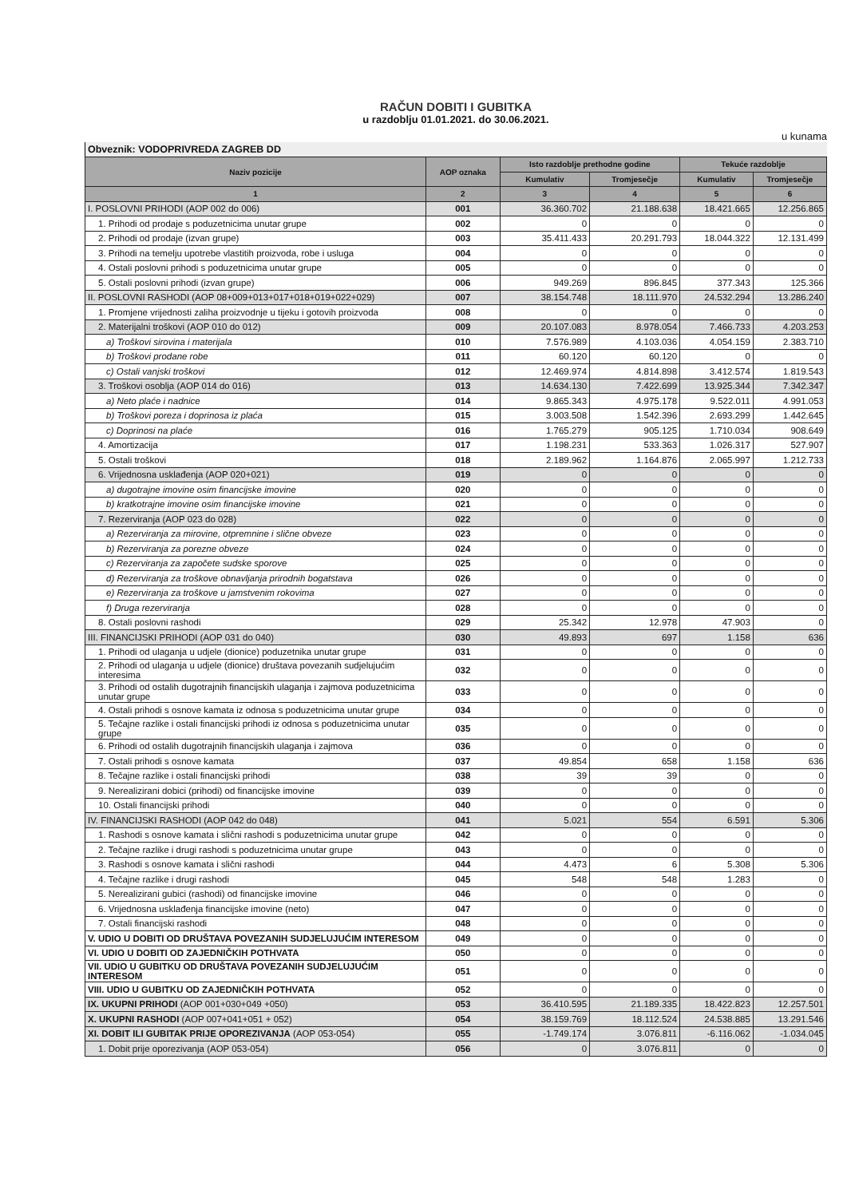RAČUN DOBITI I GUBITKA
u razdoblju 01.01.2021. do 30.06.2021.
u kunama
Obveznik: VODOPRIVREDA ZAGREB DD
| Naziv pozicije | AOP oznaka | Isto razdoblje prethodne godine | | Tekuće razdoblje | |
| --- | --- | --- | --- | --- | --- |
| | | Kumulativ | Tromjesečje | Kumulativ | Tromjesečje |
| 1 | 2 | 3 | 4 | 5 | 6 |
| I. POSLOVNI PRIHODI (AOP 002 do 006) | 001 | 36.360.702 | 21.188.638 | 18.421.665 | 12.256.865 |
| 1. Prihodi od prodaje s poduzetnicima unutar grupe | 002 | 0 | 0 | 0 | 0 |
| 2. Prihodi od prodaje (izvan grupe) | 003 | 35.411.433 | 20.291.793 | 18.044.322 | 12.131.499 |
| 3. Prihodi na temelju upotrebe vlastitih proizvoda, robe i usluga | 004 | 0 | 0 | 0 | 0 |
| 4. Ostali poslovni prihodi s poduzetnicima unutar grupe | 005 | 0 | 0 | 0 | 0 |
| 5. Ostali poslovni prihodi (izvan grupe) | 006 | 949.269 | 896.845 | 377.343 | 125.366 |
| II. POSLOVNI RASHODI (AOP 08+009+013+017+018+019+022+029) | 007 | 38.154.748 | 18.111.970 | 24.532.294 | 13.286.240 |
| 1. Promjene vrijednosti zaliha proizvodnje u tijeku i gotovih proizvoda | 008 | 0 | 0 | 0 | 0 |
| 2. Materijalni troškovi (AOP 010 do 012) | 009 | 20.107.083 | 8.978.054 | 7.466.733 | 4.203.253 |
| a) Troškovi sirovina i materijala | 010 | 7.576.989 | 4.103.036 | 4.054.159 | 2.383.710 |
| b) Troškovi prodane robe | 011 | 60.120 | 60.120 | 0 | 0 |
| c) Ostali vanjski troškovi | 012 | 12.469.974 | 4.814.898 | 3.412.574 | 1.819.543 |
| 3. Troškovi osoblja (AOP 014 do 016) | 013 | 14.634.130 | 7.422.699 | 13.925.344 | 7.342.347 |
| a) Neto plaće i nadnice | 014 | 9.865.343 | 4.975.178 | 9.522.011 | 4.991.053 |
| b) Troškovi poreza i doprinosa iz plaća | 015 | 3.003.508 | 1.542.396 | 2.693.299 | 1.442.645 |
| c) Doprinosi na plaće | 016 | 1.765.279 | 905.125 | 1.710.034 | 908.649 |
| 4. Amortizacija | 017 | 1.198.231 | 533.363 | 1.026.317 | 527.907 |
| 5. Ostali troškovi | 018 | 2.189.962 | 1.164.876 | 2.065.997 | 1.212.733 |
| 6. Vrijednosna usklađenja (AOP 020+021) | 019 | 0 | 0 | 0 | 0 |
| a) dugotrajne imovine osim financijske imovine | 020 | 0 | 0 | 0 | 0 |
| b) kratkotrajne imovine osim financijske imovine | 021 | 0 | 0 | 0 | 0 |
| 7. Rezerviranja (AOP 023 do 028) | 022 | 0 | 0 | 0 | 0 |
| a) Rezerviranja za mirovine, otpremnine i slične obveze | 023 | 0 | 0 | 0 | 0 |
| b) Rezerviranja za porezne obveze | 024 | 0 | 0 | 0 | 0 |
| c) Rezerviranja za započete sudske sporove | 025 | 0 | 0 | 0 | 0 |
| d) Rezerviranja za troškove obnavljanja prirodnih bogatstava | 026 | 0 | 0 | 0 | 0 |
| e) Rezerviranja za troškove u jamstvenim rokovima | 027 | 0 | 0 | 0 | 0 |
| f) Druga rezerviranja | 028 | 0 | 0 | 0 | 0 |
| 8. Ostali poslovni rashodi | 029 | 25.342 | 12.978 | 47.903 | 0 |
| III. FINANCIJSKI PRIHODI (AOP 031 do 040) | 030 | 49.893 | 697 | 1.158 | 636 |
| 1. Prihodi od ulaganja u udjele (dionice) poduzetnika unutar grupe | 031 | 0 | 0 | 0 | 0 |
| 2. Prihodi od ulaganja u udjele (dionice) društava povezanih sudjelujućim interesima | 032 | 0 | 0 | 0 | 0 |
| 3. Prihodi od ostalih dugotrajnih financijskih ulaganja i zajmova poduzetnicima unutar grupe | 033 | 0 | 0 | 0 | 0 |
| 4. Ostali prihodi s osnove kamata iz odnosa s poduzetnicima unutar grupe | 034 | 0 | 0 | 0 | 0 |
| 5. Tečajne razlike i ostali financijski prihodi iz odnosa s poduzetnicima unutar grupe | 035 | 0 | 0 | 0 | 0 |
| 6. Prihodi od ostalih dugotrajnih financijskih ulaganja i zajmova | 036 | 0 | 0 | 0 | 0 |
| 7. Ostali prihodi s osnove kamata | 037 | 49.854 | 658 | 1.158 | 636 |
| 8. Tečajne razlike i ostali financijski prihodi | 038 | 39 | 39 | 0 | 0 |
| 9. Nerealizirani dobici (prihodi) od financijske imovine | 039 | 0 | 0 | 0 | 0 |
| 10. Ostali financijski prihodi | 040 | 0 | 0 | 0 | 0 |
| IV. FINANCIJSKI RASHODI (AOP 042 do 048) | 041 | 5.021 | 554 | 6.591 | 5.306 |
| 1. Rashodi s osnove kamata i slični rashodi s poduzetnicima unutar grupe | 042 | 0 | 0 | 0 | 0 |
| 2. Tečajne razlike i drugi rashodi s poduzetnicima unutar grupe | 043 | 0 | 0 | 0 | 0 |
| 3. Rashodi s osnove kamata i slični rashodi | 044 | 4.473 | 6 | 5.308 | 5.306 |
| 4. Tečajne razlike i drugi rashodi | 045 | 548 | 548 | 1.283 | 0 |
| 5. Nerealizirani gubici (rashodi) od financijske imovine | 046 | 0 | 0 | 0 | 0 |
| 6. Vrijednosna usklađenja financijske imovine (neto) | 047 | 0 | 0 | 0 | 0 |
| 7. Ostali financijski rashodi | 048 | 0 | 0 | 0 | 0 |
| V. UDIO U DOBITI OD DRUŠTAVA POVEZANIH SUDJELUJUĆIM INTERESOM | 049 | 0 | 0 | 0 | 0 |
| VI. UDIO U DOBITI OD ZAJEDNIČKIH POTHVATA | 050 | 0 | 0 | 0 | 0 |
| VII. UDIO U GUBITKU OD DRUŠTAVA POVEZANIH SUDJELUJUĆIM INTERESOM | 051 | 0 | 0 | 0 | 0 |
| VIII. UDIO U GUBITKU OD ZAJEDNIČKIH POTHVATA | 052 | 0 | 0 | 0 | 0 |
| IX. UKUPNI PRIHODI (AOP 001+030+049 +050) | 053 | 36.410.595 | 21.189.335 | 18.422.823 | 12.257.501 |
| X. UKUPNI RASHODI (AOP 007+041+051 + 052) | 054 | 38.159.769 | 18.112.524 | 24.538.885 | 13.291.546 |
| XI. DOBIT ILI GUBITAK PRIJE OPOREZIVANJA (AOP 053-054) | 055 | -1.749.174 | 3.076.811 | -6.116.062 | -1.034.045 |
| 1. Dobit prije oporezivanja (AOP 053-054) | 056 | 0 | 3.076.811 | 0 | 0 |